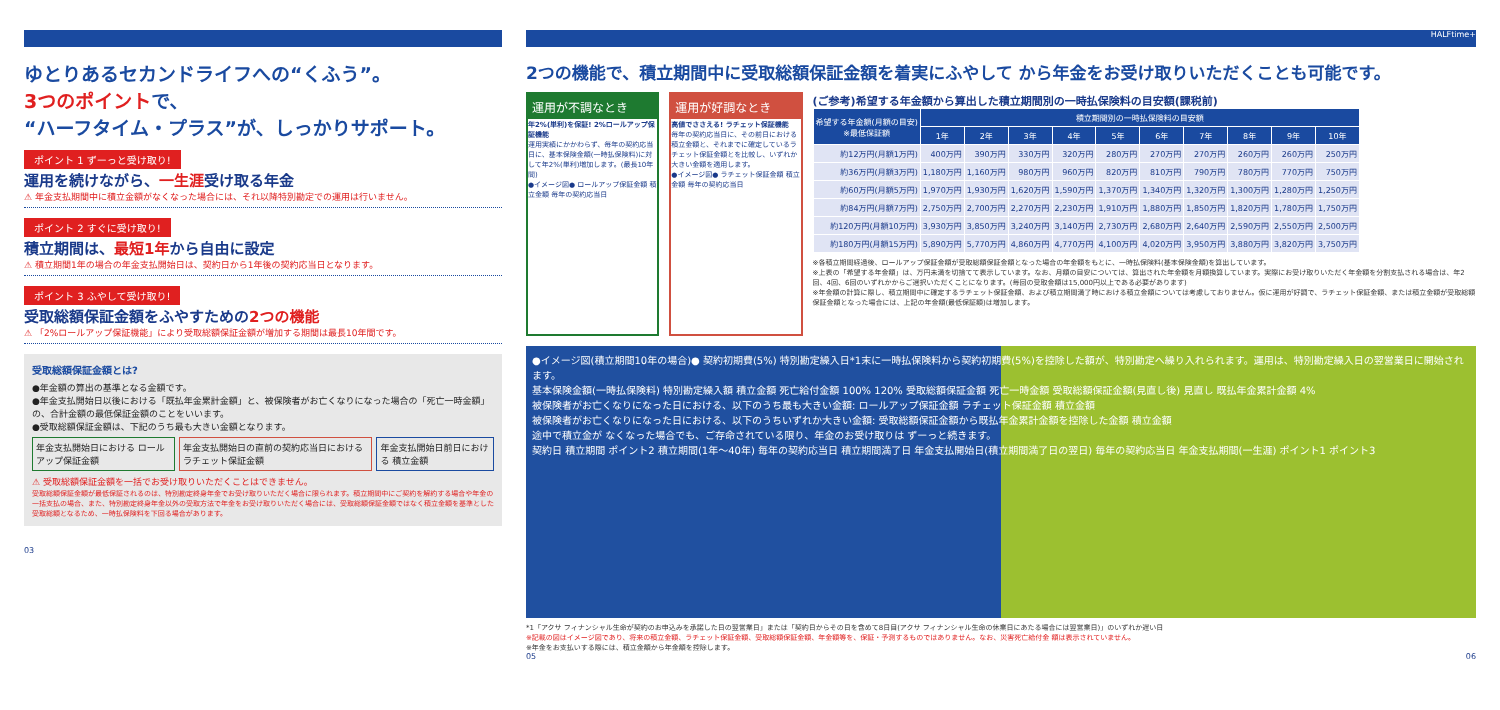ゆとりあるセカンドライフへの“くふう”。
3つのポイントで、
“ハーフタイム・プラス”が、しっかりサポート。
ポイント 1 ずーっと受け取り!
運用を続けながら、一生涯受け取る年金
⚠ 年金支払期間中に積立金額がなくなった場合には、それ以降特別勘定での運用は行いません。
ポイント 2 すぐに受け取り!
積立期間は、最短1年から自由に設定
⚠ 積立期間1年の場合の年金支払開始日は、契約日から1年後の契約応当日となります。
ポイント 3 ふやして受け取り!
受取総額保証金額をふやすための2つの機能
⚠ 「2%ロールアップ保証機能」により受取総額保証金額が増加する期間は最長10年間です。
受取総額保証金額とは?
●年金額の算出の基準となる金額です。
●年金支払開始日以後における「既払年金累計金額」と、被保険者がお亡くなりになった場合の「死亡一時金額」の、合計金額の最低保証金額のことをいいます。
●受取総額保証金額は、下記のうち最も大きい金額となります。
年金支払開始日における ロールアップ保証金額 年金支払開始日の直前の契約応当日における ラチェット保証金額 年金支払開始日前日における 積立金額
⚠ 受取総額保証金額を一括でお受け取りいただくことはできません。
受取総額保証金額が最低保証されるのは、特別勘定終身年金でお受け取りいただく場合に限られます。積立期間中にご契約を解約する場合や年金の一括支払の場合、また、特別勘定終身年金以外の受取方法で年金をお受け取りいただく場合には、受取総額保証金額ではなく積立金額を基準とした受取総額となるため、一時払保険料を下回る場合があります。
03
HALFtime+
2つの機能で、積立期間中に受取総額保証金額を着実にふやして から年金をお受け取りいただくことも可能です。
運用が不調なとき
年2%(単利)を保証! 2%ロールアップ保証機能
運用実績にかかわらず、毎年の契約応当日に、基本保険金額(一時払保険料)に対して年2%(単利)増加します。(最長10年間)
●イメージ図● ロールアップ保証金額 積立金額 毎年の契約応当日
運用が好調なとき
高値でささえる! ラチェット保証機能
毎年の契約応当日に、その前日における積立金額と、それまでに確定しているラチェット保証金額とを比較し、いずれか大きい金額を適用します。
●イメージ図● ラチェット保証金額 積立金額 毎年の契約応当日
(ご参考)希望する年金額から算出した積立期間別の一時払保険料の目安額(課税前)
| 希望する年金額(月額の目安) ※最低保証額 | 積立期間別の一時払保険料の目安額 | | | | | | | | | |
| --- | --- | --- | --- | --- | --- | --- | --- | --- | --- | --- |
| | 1年 | 2年 | 3年 | 4年 | 5年 | 6年 | 7年 | 8年 | 9年 | 10年 |
| 約12万円(月額1万円) | 400万円 | 390万円 | 330万円 | 320万円 | 280万円 | 270万円 | 270万円 | 260万円 | 260万円 | 250万円 |
| 約36万円(月額3万円) | 1,180万円 | 1,160万円 | 980万円 | 960万円 | 820万円 | 810万円 | 790万円 | 780万円 | 770万円 | 750万円 |
| 約60万円(月額5万円) | 1,970万円 | 1,930万円 | 1,620万円 | 1,590万円 | 1,370万円 | 1,340万円 | 1,320万円 | 1,300万円 | 1,280万円 | 1,250万円 |
| 約84万円(月額7万円) | 2,750万円 | 2,700万円 | 2,270万円 | 2,230万円 | 1,910万円 | 1,880万円 | 1,850万円 | 1,820万円 | 1,780万円 | 1,750万円 |
| 約120万円(月額10万円) | 3,930万円 | 3,850万円 | 3,240万円 | 3,140万円 | 2,730万円 | 2,680万円 | 2,640万円 | 2,590万円 | 2,550万円 | 2,500万円 |
| 約180万円(月額15万円) | 5,890万円 | 5,770万円 | 4,860万円 | 4,770万円 | 4,100万円 | 4,020万円 | 3,950万円 | 3,880万円 | 3,820万円 | 3,750万円 |
※各積立期間経過後、ロールアップ保証金額が受取総額保証金額となった場合の年金額をもとに、一時払保険料(基本保険金額)を算出しています。
※上表の「希望する年金額」は、万円未満を切捨てて表示しています。なお、月額の目安については、算出された年金額を月額換算しています。実際にお受け取りいただく年金額を分割支払される場合は、年2回、4回、6回のいずれかからご選択いただくことになります。(毎回の受取金額は15,000円以上である必要があります)
※年金額の計算に際し、積立期間中に確定するラチェット保証金額、および積立期間満了時における積立金額については考慮しておりません。仮に運用が好調で、ラチェット保証金額、または積立金額が受取総額保証金額となった場合には、上記の年金額(最低保証額)は増加します。
●イメージ図(積立期間10年の場合)● 契約初期費(5%) 特別勘定繰入日*1末に一時払保険料から契約初期費(5%)を控除した額が、特別勘定へ繰り入れられます。運用は、特別勘定繰入日の翌営業日に開始されます。
基本保険金額(一時払保険料) 特別勘定繰入額 積立金額 死亡給付金額 100% 120% 受取総額保証金額 死亡一時金額 受取総額保証金額(見直し後) 見直し 既払年金累計金額 4%
被保険者がお亡くなりになった日における、以下のうち最も大きい金額: ロールアップ保証金額 ラチェット保証金額 積立金額
被保険者がお亡くなりになった日における、以下のうちいずれか大きい金額: 受取総額保証金額から既払年金累計金額を控除した金額 積立金額
途中で積立金が なくなった場合でも、ご存命されている限り、年金のお受け取りは ずーっと続きます。
契約日 積立期間 ポイント2 積立期間(1年〜40年) 毎年の契約応当日 積立期間満了日 年金支払開始日(積立期間満了日の翌日) 毎年の契約応当日 年金支払期間(一生涯) ポイント1 ポイント3
*1「アクサ フィナンシャル生命が契約のお申込みを承諾した日の翌営業日」または「契約日からその日を含めて8日目(アクサ フィナンシャル生命の休業日にあたる場合には翌営業日)」のいずれか遅い日
※記載の図はイメージ図であり、将来の積立金額、ラチェット保証金額、受取総額保証金額、年金額等を、保証・予測するものではありません。なお、災害死亡給付金 額は表示されていません。
※年金をお支払いする際には、積立金額から年金額を控除します。
05 06